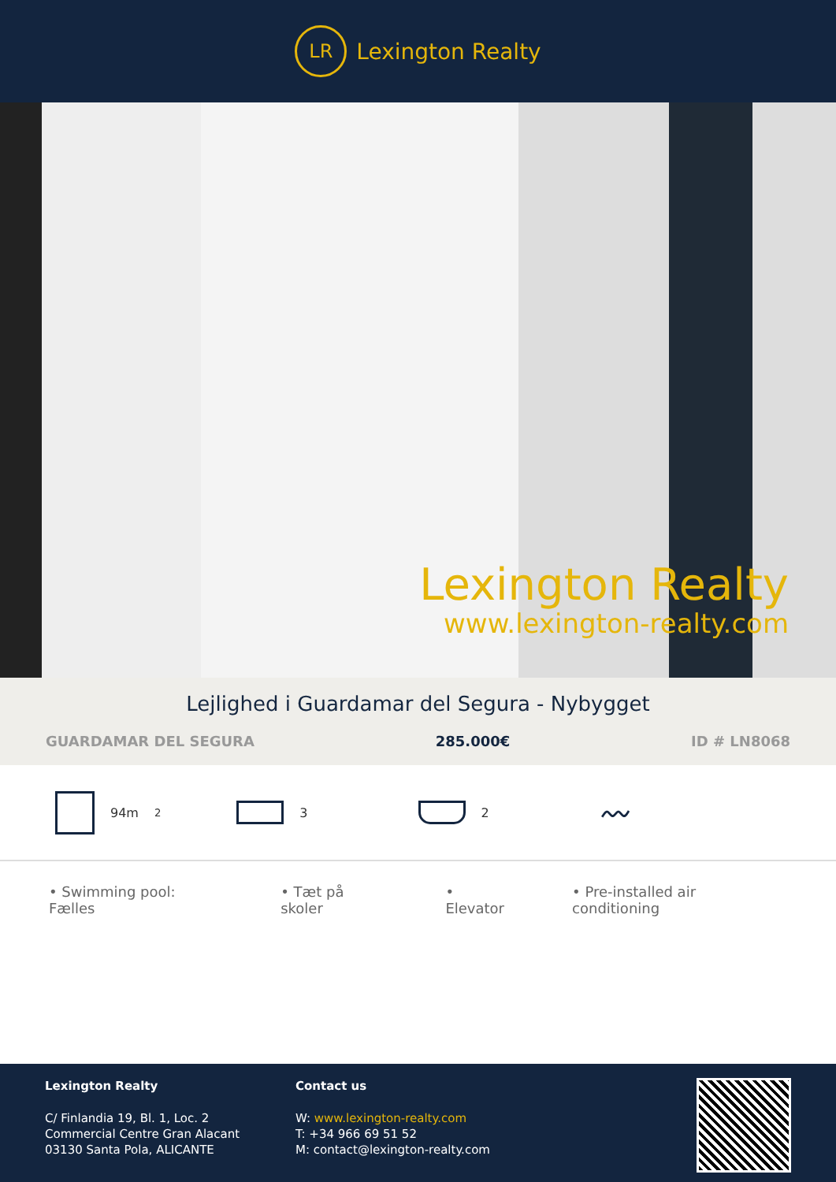LR
Lexington Realty
Lexington Realty
www.lexington-realty.com
Lejlighed i Guardamar del Segura - Nybygget
GUARDAMAR DEL SEGURA 285.000€ ID # LN8068
94m<sup>2</sup> 3 2
〰
• Swimming pool: Fælles • Tæt på skoler • Elevator • Pre-installed air conditioning
Lexington Realty
C/ Finlandia 19, Bl. 1, Loc. 2
Commercial Centre Gran Alacant
03130 Santa Pola, ALICANTE
Contact us
W: www.lexington-realty.com
T: +34 966 69 51 52
M: contact@lexington-realty.com